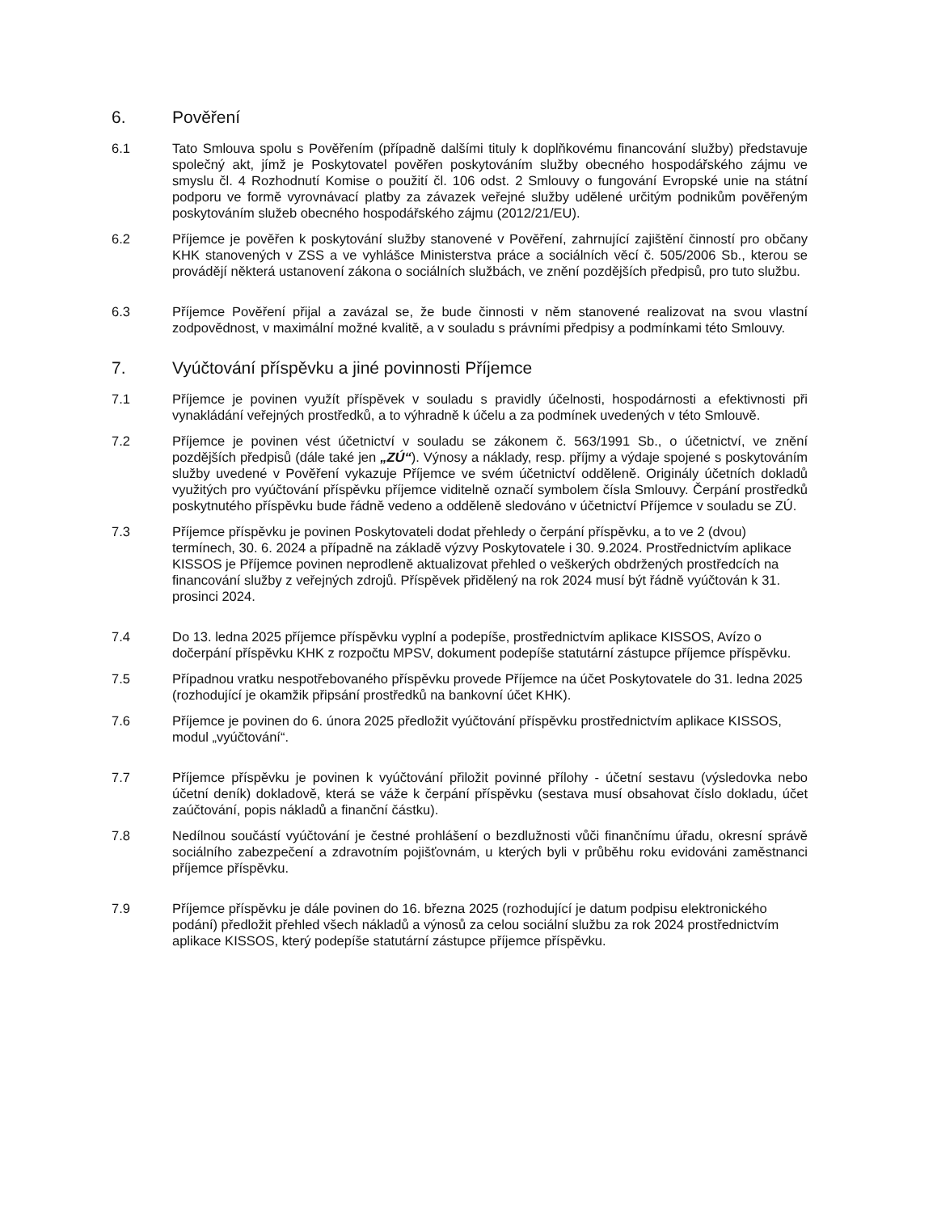6. Pověření
6.1 Tato Smlouva spolu s Pověřením (případně dalšími tituly k doplňkovému financování služby) představuje společný akt, jímž je Poskytovatel pověřen poskytováním služby obecného hospodářského zájmu ve smyslu čl. 4 Rozhodnutí Komise o použití čl. 106 odst. 2 Smlouvy o fungování Evropské unie na státní podporu ve formě vyrovnávací platby za závazek veřejné služby udělené určitým podnikům pověřeným poskytováním služeb obecného hospodářského zájmu (2012/21/EU).
6.2 Příjemce je pověřen k poskytování služby stanovené v Pověření, zahrnující zajištění činností pro občany KHK stanovených v ZSS a ve vyhlášce Ministerstva práce a sociálních věcí č. 505/2006 Sb., kterou se provádějí některá ustanovení zákona o sociálních službách, ve znění pozdějších předpisů, pro tuto službu.
6.3 Příjemce Pověření přijal a zavázal se, že bude činnosti v něm stanovené realizovat na svou vlastní zodpovědnost, v maximální možné kvalitě, a v souladu s právními předpisy a podmínkami této Smlouvy.
7. Vyúčtování příspěvku a jiné povinnosti Příjemce
7.1 Příjemce je povinen využít příspěvek v souladu s pravidly účelnosti, hospodárnosti a efektivnosti při vynakládání veřejných prostředků, a to výhradně k účelu a za podmínek uvedených v této Smlouvě.
7.2 Příjemce je povinen vést účetnictví v souladu se zákonem č. 563/1991 Sb., o účetnictví, ve znění pozdějších předpisů (dále také jen „ZÚ“). Výnosy a náklady, resp. příjmy a výdaje spojené s poskytováním služby uvedené v Pověření vykazuje Příjemce ve svém účetnictví odděleně. Originály účetních dokladů využitých pro vyúčtování příspěvku příjemce viditelně označí symbolem čísla Smlouvy. Čerpání prostředků poskytnutého příspěvku bude řádně vedeno a odděleně sledováno v účetnictví Příjemce v souladu se ZÚ.
7.3 Příjemce příspěvku je povinen Poskytovateli dodat přehledy o čerpání příspěvku, a to ve 2 (dvou) termínech, 30. 6. 2024 a případně na základě výzvy Poskytovatele i 30. 9.2024. Prostřednictvím aplikace KISSOS je Příjemce povinen neprodleně aktualizovat přehled o veškerých obdržených prostředcích na financování služby z veřejných zdrojů. Příspěvek přidělený na rok 2024 musí být řádně vyúčtován k 31. prosinci 2024.
7.4 Do 13. ledna 2025 příjemce příspěvku vyplní a podepíše, prostřednictvím aplikace KISSOS, Avízo o dočerpání příspěvku KHK z rozpočtu MPSV, dokument podepíše statutární zástupce příjemce příspěvku.
7.5 Případnou vratku nespotřebovaného příspěvku provede Příjemce na účet Poskytovatele do 31. ledna 2025 (rozhodující je okamžik připsání prostředků na bankovní účet KHK).
7.6 Příjemce je povinen do 6. února 2025 předložit vyúčtování příspěvku prostřednictvím aplikace KISSOS, modul „vyúčtování“.
7.7 Příjemce příspěvku je povinen k vyúčtování přiložit povinné přílohy - účetní sestavu (výsledovka nebo účetní deník) dokladově, která se váže k čerpání příspěvku (sestava musí obsahovat číslo dokladu, účet zaúčtování, popis nákladů a finanční částku).
7.8 Nedílnou součástí vyúčtování je čestné prohlášení o bezdlužnosti vůči finančnímu úřadu, okresní správě sociálního zabezpečení a zdravotním pojišťovnám, u kterých byli v průběhu roku evidováni zaměstnanci příjemce příspěvku.
7.9 Příjemce příspěvku je dále povinen do 16. března 2025 (rozhodující je datum podpisu elektronického podání) předložit přehled všech nákladů a výnosů za celou sociální službu za rok 2024 prostřednictvím aplikace KISSOS, který podepíše statutární zástupce příjemce příspěvku.